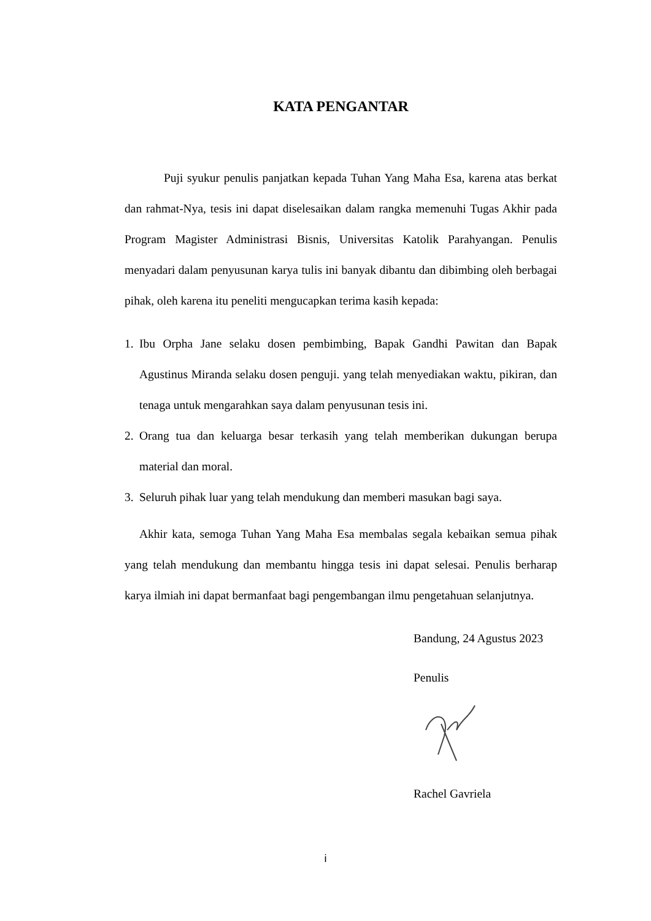KATA PENGANTAR
Puji syukur penulis panjatkan kepada Tuhan Yang Maha Esa, karena atas berkat dan rahmat-Nya, tesis ini dapat diselesaikan dalam rangka memenuhi Tugas Akhir pada Program Magister Administrasi Bisnis, Universitas Katolik Parahyangan. Penulis menyadari dalam penyusunan karya tulis ini banyak dibantu dan dibimbing oleh berbagai pihak, oleh karena itu peneliti mengucapkan terima kasih kepada:
1. Ibu Orpha Jane selaku dosen pembimbing, Bapak Gandhi Pawitan dan Bapak Agustinus Miranda selaku dosen penguji. yang telah menyediakan waktu, pikiran, dan tenaga untuk mengarahkan saya dalam penyusunan tesis ini.
2. Orang tua dan keluarga besar terkasih yang telah memberikan dukungan berupa material dan moral.
3. Seluruh pihak luar yang telah mendukung dan memberi masukan bagi saya.
Akhir kata, semoga Tuhan Yang Maha Esa membalas segala kebaikan semua pihak yang telah mendukung dan membantu hingga tesis ini dapat selesai. Penulis berharap karya ilmiah ini dapat bermanfaat bagi pengembangan ilmu pengetahuan selanjutnya.
Bandung, 24 Agustus 2023
Penulis
Rachel Gavriela
i